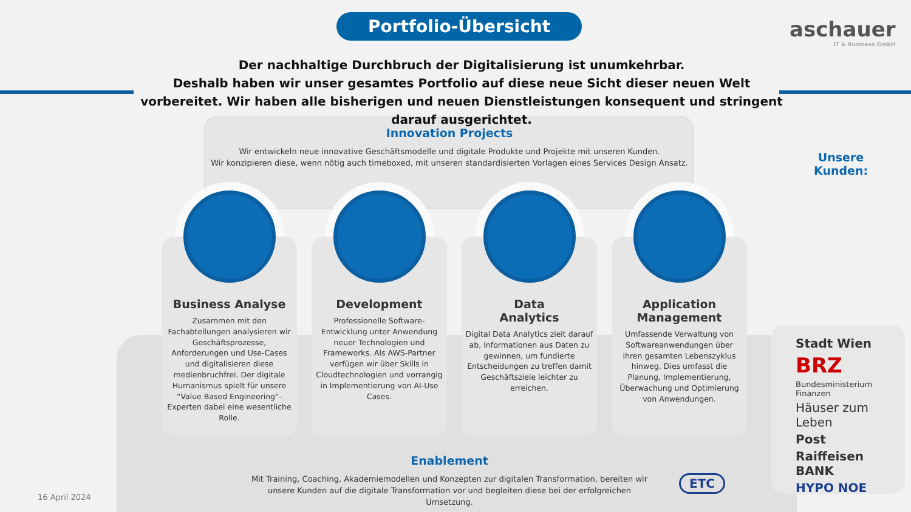Portfolio-Übersicht aschauer
IT & Business GmbH
Der nachhaltige Durchbruch der Digitalisierung ist unumkehrbar.
Deshalb haben wir unser gesamtes Portfolio auf diese neue Sicht dieser neuen Welt vorbereitet. Wir haben alle bisherigen und neuen Dienstleistungen konsequent und stringent darauf ausgerichtet.
Innovation Projects
Wir entwickeln neue innovative Geschäftsmodelle und digitale Produkte und Projekte mit unseren Kunden.
Wir konzipieren diese, wenn nötig auch timeboxed, mit unseren standardisierten Vorlagen eines Services Design Ansatz.
Business Analyse
Zusammen mit den Fachabteilungen analysieren wir Geschäftsprozesse, Anforderungen und Use-Cases und digitalisieren diese medienbruchfrei. Der digitale Humanismus spielt für unsere “Value Based Engineering“-Experten dabei eine wesentliche Rolle.
Development
Professionelle Software-Entwicklung unter Anwendung neuer Technologien und Frameworks. Als AWS-Partner verfügen wir über Skills in Cloudtechnologien und vorrangig in Implementierung von AI-Use Cases.
Data
Analytics
Digital Data Analytics zielt darauf ab, Informationen aus Daten zu gewinnen, um fundierte Entscheidungen zu treffen damit Geschäftsziele leichter zu erreichen.
Application
Management
Umfassende Verwaltung von Softwareanwendungen über ihren gesamten Lebenszyklus hinweg. Dies umfasst die Planung, Implementierung, Überwachung und Optimierung von Anwendungen.
Unsere
Kunden:
Stadt Wien
BRZ
Bundesministerium Finanzen
Häuser zum Leben
Post
Raiffeisen BANK
HYPO NOE
Enablement
Mit Training, Coaching, Akademiemodellen und Konzepten zur digitalen Transformation, bereiten wir unsere Kunden auf die digitale Transformation vor und begleiten diese bei der erfolgreichen Umsetzung.
ETC
16 April 2024